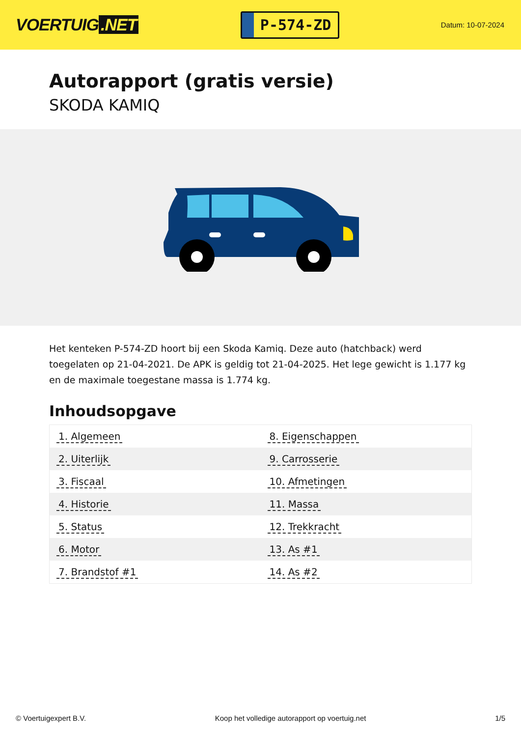VOERTUIG.NET
P-574-ZD
Datum: 10-07-2024
Autorapport (gratis versie)
SKODA KAMIQ
Het kenteken P-574-ZD hoort bij een Skoda Kamiq. Deze auto (hatchback) werd toegelaten op 21-04-2021. De APK is geldig tot 21-04-2025. Het lege gewicht is 1.177 kg en de maximale toegestane massa is 1.774 kg.
Inhoudsopgave
| 1. Algemeen | 8. Eigenschappen |
| 2. Uiterlijk | 9. Carrosserie |
| 3. Fiscaal | 10. Afmetingen |
| 4. Historie | 11. Massa |
| 5. Status | 12. Trekkracht |
| 6. Motor | 13. As #1 |
| 7. Brandstof #1 | 14. As #2 |
© Voertuigexpert B.V. Koop het volledige autorapport op voertuig.net 1/5